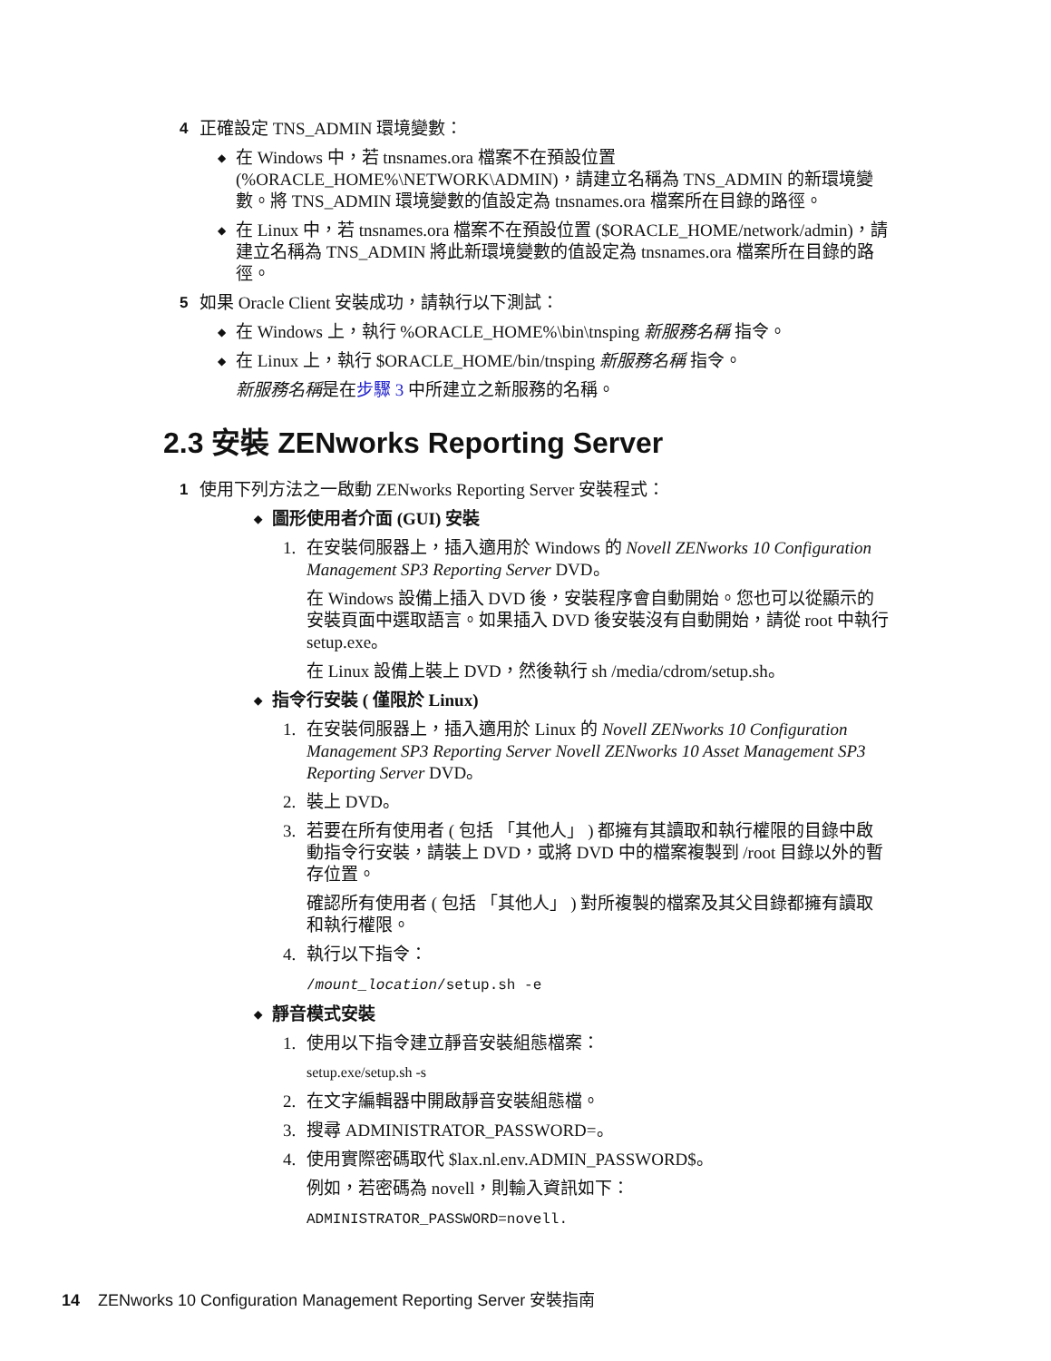4 正確設定 TNS_ADMIN 環境變數：
◆ 在 Windows 中，若 tnsnames.ora 檔案不在預設位置 (%ORACLE_HOME%\NETWORK\ADMIN)，請建立名稱為 TNS_ADMIN 的新環境變數。將 TNS_ADMIN 環境變數的值設定為 tnsnames.ora 檔案所在目錄的路徑。
◆ 在 Linux 中，若 tnsnames.ora 檔案不在預設位置 ($ORACLE_HOME/network/admin)，請建立名稱為 TNS_ADMIN 將此新環境變數的值設定為 tnsnames.ora 檔案所在目錄的路徑。
5 如果 Oracle Client 安裝成功，請執行以下測試：
◆ 在 Windows 上，執行 %ORACLE_HOME%\bin\tnsping 新服務名稱 指令。
◆ 在 Linux 上，執行 $ORACLE_HOME/bin/tnsping 新服務名稱 指令。
新服務名稱是在步驟 3 中所建立之新服務的名稱。
2.3 安裝 ZENworks Reporting Server
1 使用下列方法之一啟動 ZENworks Reporting Server 安裝程式：
◆ 圖形使用者介面 (GUI) 安裝
1. 在安裝伺服器上，插入適用於 Windows 的 Novell ZENworks 10 Configuration Management SP3 Reporting Server DVD。
在 Windows 設備上插入 DVD 後，安裝程序會自動開始。您也可以從顯示的安裝頁面中選取語言。如果插入 DVD 後安裝沒有自動開始，請從 root 中執行 setup.exe。
在 Linux 設備上裝上 DVD，然後執行 sh /media/cdrom/setup.sh。
◆ 指令行安裝 ( 僅限於 Linux)
1. 在安裝伺服器上，插入適用於 Linux 的 Novell ZENworks 10 Configuration Management SP3 Reporting Server Novell ZENworks 10 Asset Management SP3 Reporting Server DVD。
2. 裝上 DVD。
3. 若要在所有使用者 ( 包括 「其他人」 ) 都擁有其讀取和執行權限的目錄中啟動指令行安裝，請裝上 DVD，或將 DVD 中的檔案複製到 /root 目錄以外的暫存位置。
確認所有使用者 ( 包括 「其他人」 ) 對所複製的檔案及其父目錄都擁有讀取和執行權限。
4. 執行以下指令：
/mount_location/setup.sh -e
◆ 靜音模式安裝
1. 使用以下指令建立靜音安裝組態檔案：
setup.exe/setup.sh -s
2. 在文字編輯器中開啟靜音安裝組態檔。
3. 搜尋 ADMINISTRATOR_PASSWORD=。
4. 使用實際密碼取代 $lax.nl.env.ADMIN_PASSWORD$。
例如，若密碼為 novell，則輸入資訊如下：
ADMINISTRATOR_PASSWORD=novell.
14 ZENworks 10 Configuration Management Reporting Server 安裝指南